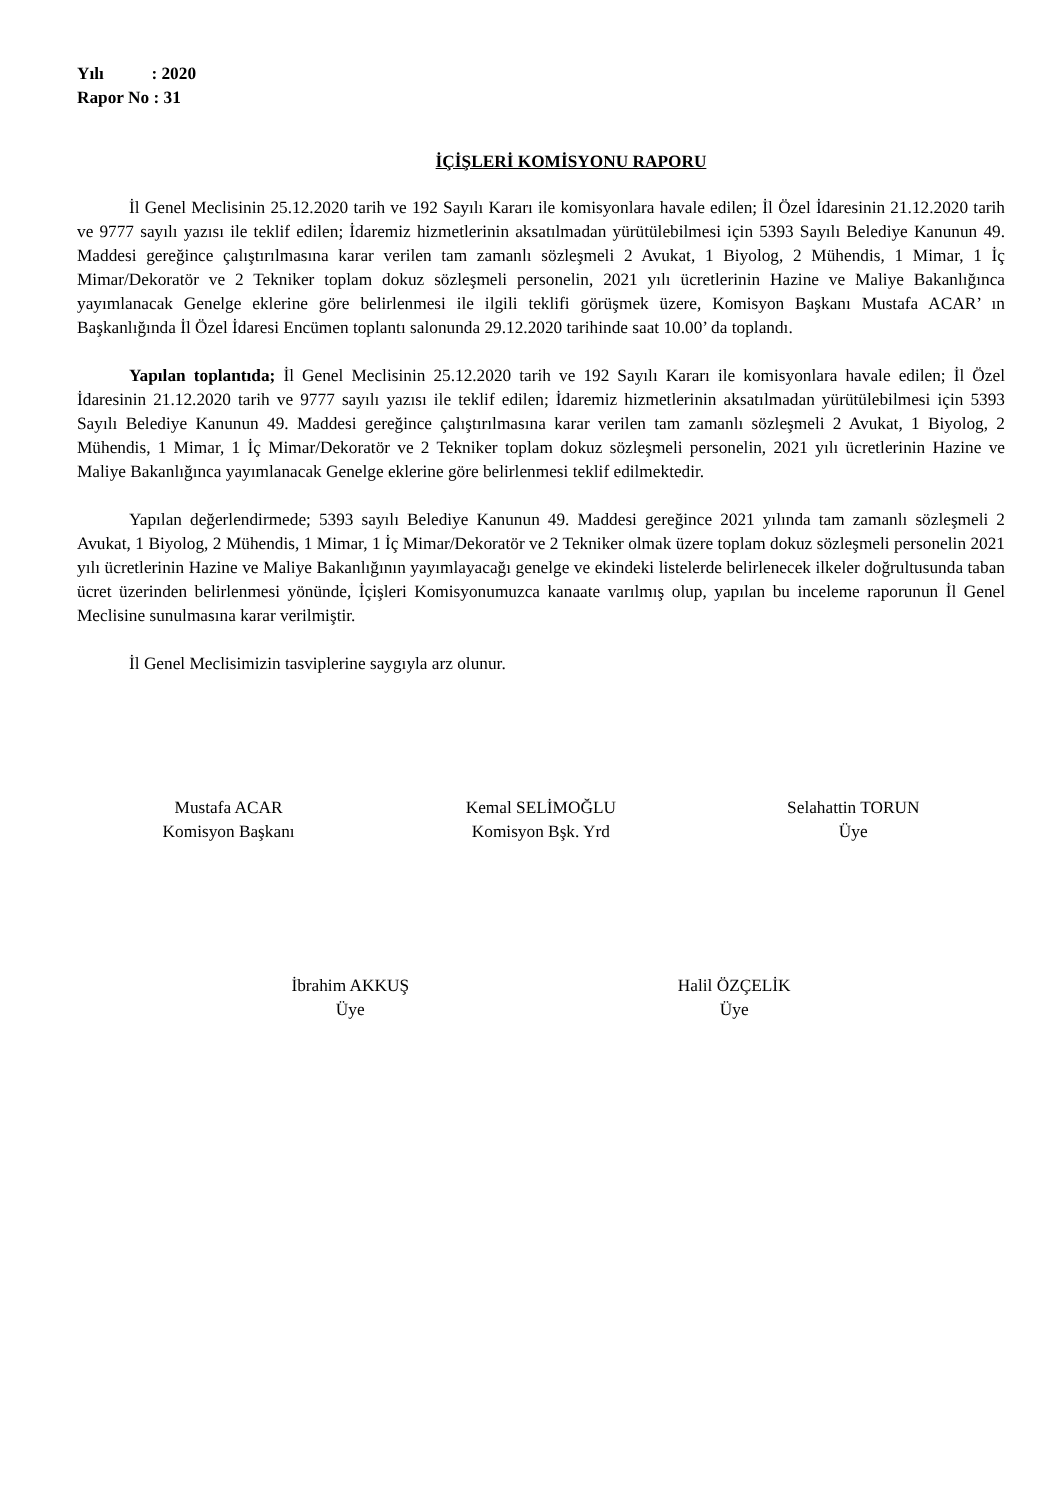Yılı : 2020
Rapor No : 31
İÇİŞLERİ KOMİSYONU RAPORU
İl Genel Meclisinin 25.12.2020 tarih ve 192 Sayılı Kararı ile komisyonlara havale edilen; İl Özel İdaresinin 21.12.2020 tarih ve 9777 sayılı yazısı ile teklif edilen; İdaremiz hizmetlerinin aksatılmadan yürütülebilmesi için 5393 Sayılı Belediye Kanunun 49. Maddesi gereğince çalıştırılmasına karar verilen tam zamanlı sözleşmeli 2 Avukat, 1 Biyolog, 2 Mühendis, 1 Mimar, 1 İç Mimar/Dekoratör ve 2 Tekniker toplam dokuz sözleşmeli personelin, 2021 yılı ücretlerinin Hazine ve Maliye Bakanlığınca yayımlanacak Genelge eklerine göre belirlenmesi ile ilgili teklifi görüşmek üzere, Komisyon Başkanı Mustafa ACAR’ ın Başkanlığında İl Özel İdaresi Encümen toplantı salonunda 29.12.2020 tarihinde saat 10.00’ da toplandı.
Yapılan toplantıda; İl Genel Meclisinin 25.12.2020 tarih ve 192 Sayılı Kararı ile komisyonlara havale edilen; İl Özel İdaresinin 21.12.2020 tarih ve 9777 sayılı yazısı ile teklif edilen; İdaremiz hizmetlerinin aksatılmadan yürütülebilmesi için 5393 Sayılı Belediye Kanunun 49. Maddesi gereğince çalıştırılmasına karar verilen tam zamanlı sözleşmeli 2 Avukat, 1 Biyolog, 2 Mühendis, 1 Mimar, 1 İç Mimar/Dekoratör ve 2 Tekniker toplam dokuz sözleşmeli personelin, 2021 yılı ücretlerinin Hazine ve Maliye Bakanlığınca yayımlanacak Genelge eklerine göre belirlenmesi teklif edilmektedir.
Yapılan değerlendirmede; 5393 sayılı Belediye Kanunun 49. Maddesi gereğince 2021 yılında tam zamanlı sözleşmeli 2 Avukat, 1 Biyolog, 2 Mühendis, 1 Mimar, 1 İç Mimar/Dekoratör ve 2 Tekniker olmak üzere toplam dokuz sözleşmeli personelin 2021 yılı ücretlerinin Hazine ve Maliye Bakanlığının yayımlayacağı genelge ve ekindeki listelerde belirlenecek ilkeler doğrultusunda taban ücret üzerinden belirlenmesi yönünde, İçişleri Komisyonumuzca kanaate varılmış olup, yapılan bu inceleme raporunun İl Genel Meclisine sunulmasına karar verilmiştir.
İl Genel Meclisimizin tasviplerine saygıyla arz olunur.
Mustafa ACAR
Komisyon Başkanı
Kemal SELİMOĞLU
Komisyon Bşk. Yrd
Selahattin TORUN
Üye
İbrahim AKKUŞ
Üye
Halil ÖZÇELİK
Üye